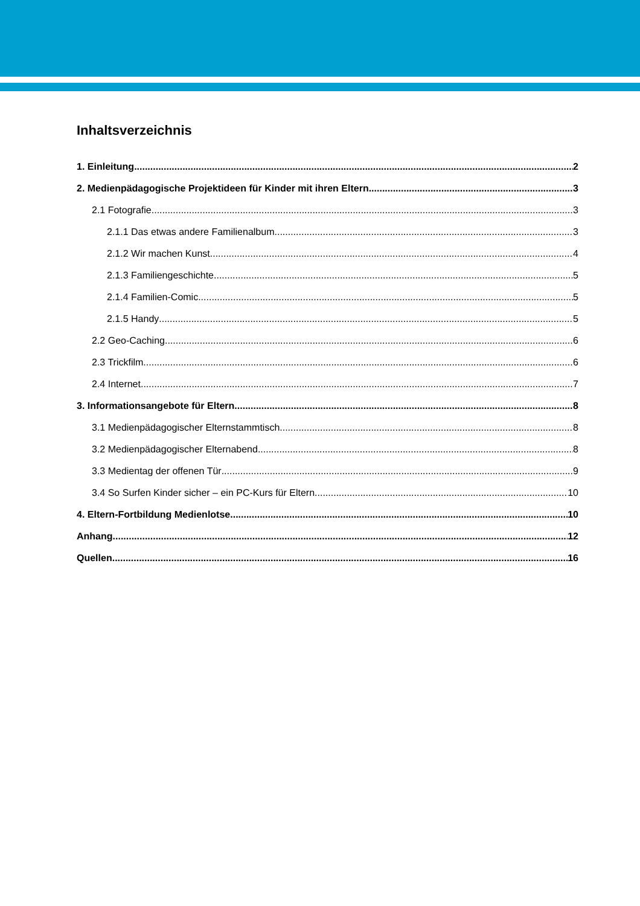Inhaltsverzeichnis
1. Einleitung 2
2. Medienpädagogische Projektideen für Kinder mit ihren Eltern 3
2.1 Fotografie 3
2.1.1 Das etwas andere Familienalbum 3
2.1.2 Wir machen Kunst 4
2.1.3 Familiengeschichte 5
2.1.4 Familien-Comic 5
2.1.5 Handy 5
2.2 Geo-Caching 6
2.3 Trickfilm 6
2.4 Internet 7
3. Informationsangebote für Eltern 8
3.1 Medienpädagogischer Elternstammtisch 8
3.2 Medienpädagogischer Elternabend 8
3.3 Medientag der offenen Tür 9
3.4 So Surfen Kinder sicher – ein PC-Kurs für Eltern 10
4. Eltern-Fortbildung Medienlotse 10
Anhang 12
Quellen 16